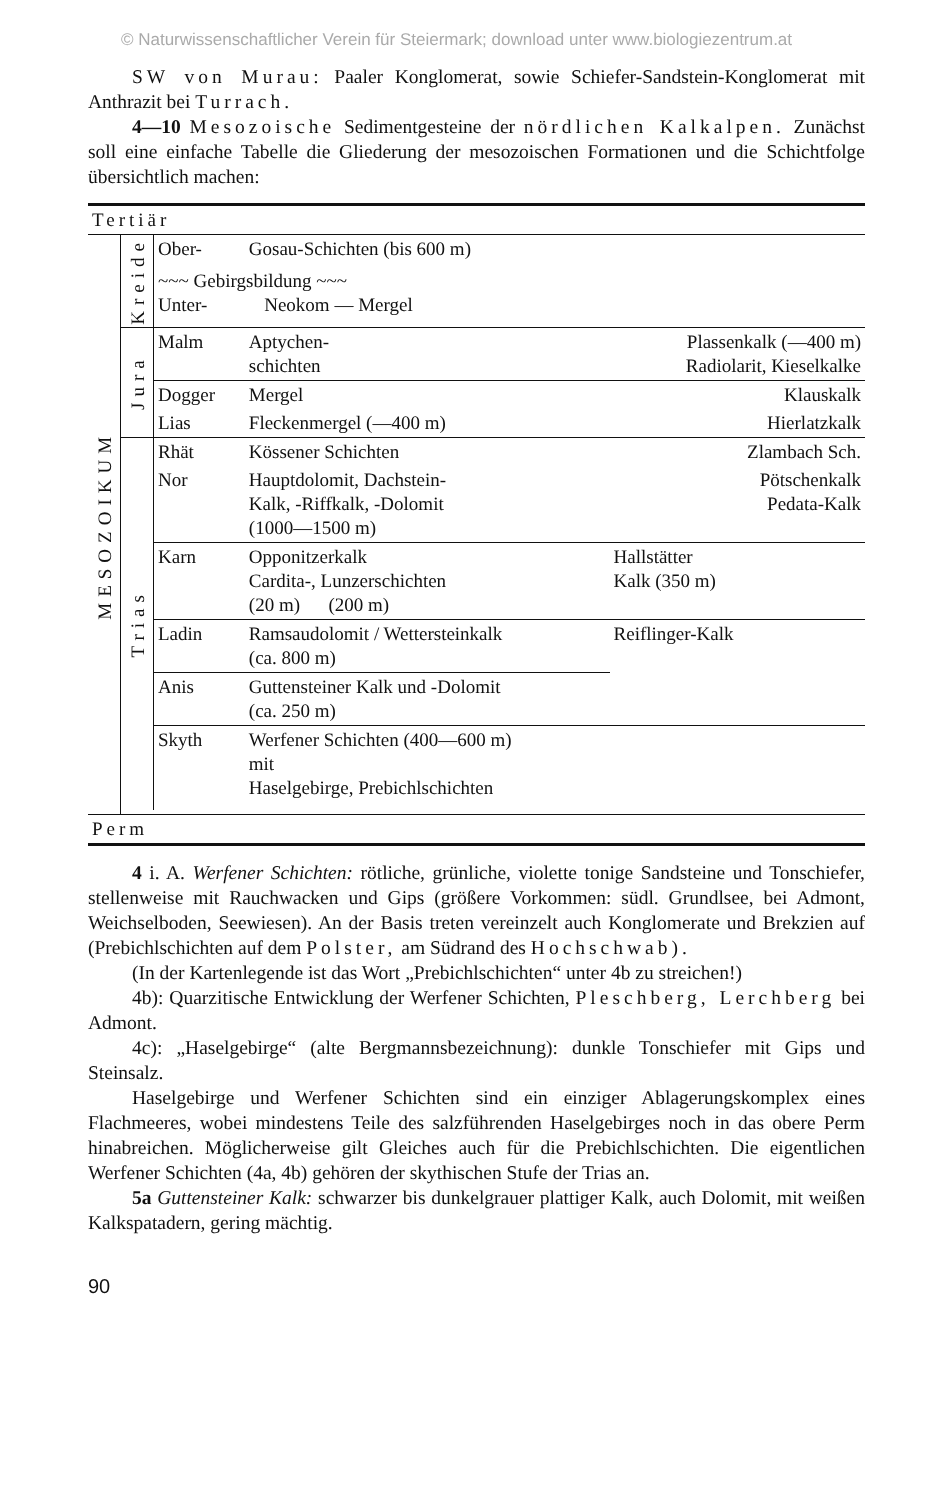© Naturwissenschaftlicher Verein für Steiermark; download unter www.biologiezentrum.at
SW von Murau: Paaler Konglomerat, sowie Schiefer-Sandstein-Konglomerat mit Anthrazit bei Turrach.
4—10 Mesozoische Sedimentgesteine der nördlichen Kalkalpen. Zunächst soll eine einfache Tabelle die Gliederung der mesozoischen Formationen und die Schichtfolge übersichtlich machen:
| Tertiär | | | | | |
| MESOZOIKUM | Kreide | Ober- | Gosau-Schichten (bis 600 m) | | |
| | | ~~~ Gebirgsbildung ~~~ Unter- Neokom — Mergel | | | |
| | Jura | Malm | Aptychen- schichten | Plassenkalk (—400 m) Radiolarit, Kieselkalke | |
| | | Dogger | Mergel | Klauskalk | |
| | | Lias | Fleckenmergel (—400 m) | Hierlatzkalk | |
| | Trias | Rhät | Kössener Schichten | Zlambach Sch. | |
| | | Nor | Hauptdolomit, Dachstein- Kalk, -Riffkalk, -Dolomit (1000—1500 m) | Pötschenkalk Pedata-Kalk | |
| | | Karn | Opponitzerkalk Cardita-, Lunzerschichten (20 m) (200 m) | Hallstätter Kalk (350 m) | |
| | | Ladin | Ramsaudolomit / Wettersteinkalk (ca. 800 m) | | Reiflinger-Kalk |
| | | Anis | Guttensteiner Kalk und -Dolomit (ca. 250 m) | | |
| | | Skyth | Werfener Schichten (400—600 m) mit Haselgebirge, Prebichlschichten | | |
| Perm | | | | | |
4 i. A. Werfener Schichten: rötliche, grünliche, violette tonige Sandsteine und Tonschiefer, stellenweise mit Rauchwacken und Gips (größere Vorkommen: südl. Grundlsee, bei Admont, Weichselboden, Seewiesen). An der Basis treten vereinzelt auch Konglomerate und Brekzien auf (Prebichlschichten auf dem Polster, am Südrand des Hochschwab).
(In der Kartenlegende ist das Wort „Prebichlschichten“ unter 4b zu streichen!)
4b): Quarzitische Entwicklung der Werfener Schichten, Pleschberg, Lerchberg bei Admont.
4c): „Haselgebirge“ (alte Bergmannsbezeichnung): dunkle Tonschiefer mit Gips und Steinsalz.
Haselgebirge und Werfener Schichten sind ein einziger Ablagerungskomplex eines Flachmeeres, wobei mindestens Teile des salzführenden Haselgebirges noch in das obere Perm hinabreichen. Möglicherweise gilt Gleiches auch für die Prebichlschichten. Die eigentlichen Werfener Schichten (4a, 4b) gehören der skythischen Stufe der Trias an.
5a Guttensteiner Kalk: schwarzer bis dunkelgrauer plattiger Kalk, auch Dolomit, mit weißen Kalkspatadern, gering mächtig.
90